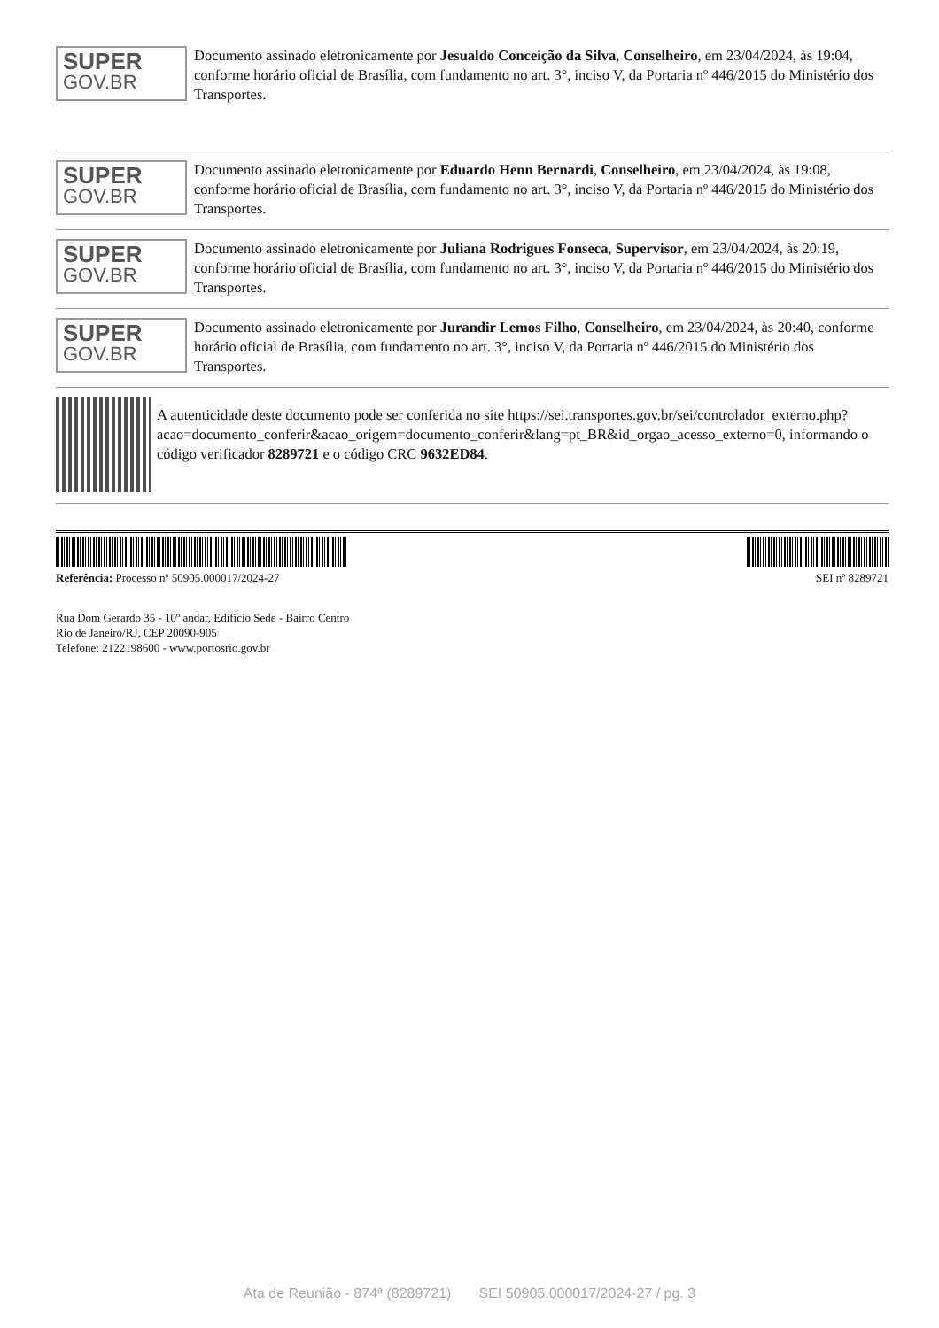SUPER
GOV.BR
Documento assinado eletronicamente por Jesualdo Conceição da Silva, Conselheiro, em 23/04/2024, às 19:04, conforme horário oficial de Brasília, com fundamento no art. 3°, inciso V, da Portaria nº 446/2015 do Ministério dos Transportes.
SUPER
GOV.BR
Documento assinado eletronicamente por Eduardo Henn Bernardi, Conselheiro, em 23/04/2024, às 19:08, conforme horário oficial de Brasília, com fundamento no art. 3°, inciso V, da Portaria nº 446/2015 do Ministério dos Transportes.
SUPER
GOV.BR
Documento assinado eletronicamente por Juliana Rodrigues Fonseca, Supervisor, em 23/04/2024, às 20:19, conforme horário oficial de Brasília, com fundamento no art. 3°, inciso V, da Portaria nº 446/2015 do Ministério dos Transportes.
SUPER
GOV.BR
Documento assinado eletronicamente por Jurandir Lemos Filho, Conselheiro, em 23/04/2024, às 20:40, conforme horário oficial de Brasília, com fundamento no art. 3°, inciso V, da Portaria nº 446/2015 do Ministério dos Transportes.
A autenticidade deste documento pode ser conferida no site https://sei.transportes.gov.br/sei/controlador_externo.php? acao=documento_conferir&acao_origem=documento_conferir&lang=pt_BR&id_orgao_acesso_externo=0, informando o código verificador 8289721 e o código CRC 9632ED84.
Referência: Processo nº 50905.000017/2024-27 SEI nº 8289721
Rua Dom Gerardo 35 - 10º andar, Edifício Sede - Bairro Centro
Rio de Janeiro/RJ, CEP 20090-905
Telefone: 2122198600 - www.portosrio.gov.br
Ata de Reunião - 874ª (8289721) SEI 50905.000017/2024-27 / pg. 3